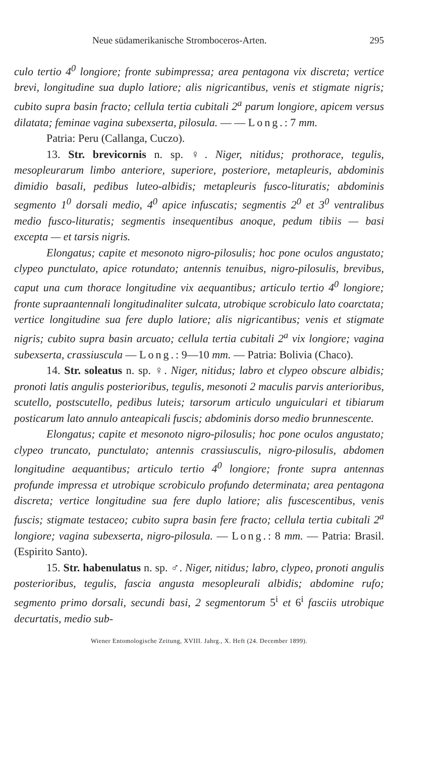Neue südamerikanische Stromboceros-Arten. 295
culo tertio 4<sup>0</sup> longiore; fronte subimpressa; area pentagona vix discreta; vertice brevi, longitudine sua duplo latiore; alis nigricantibus, venis et stigmate nigris; cubito supra basin fracto; cellula tertia cubitali 2<sup>a</sup> parum longiore, apicem versus dilatata; feminae vagina subexserta, pilosula. — — Long.: 7 mm.
Patria: Peru (Callanga, Cuczo).
13. Str. brevicornis n. sp. ♀. Niger, nitidus; prothorace, tegulis, mesopleurarum limbo anteriore, superiore, posteriore, metapleuris, abdominis dimidio basali, pedibus luteo-albidis; metapleuris fusco-lituratis; abdominis segmento 1<sup>0</sup> dorsali medio, 4<sup>0</sup> apice infuscatis; segmentis 2<sup>0</sup> et 3<sup>0</sup> ventralibus medio fusco-lituratis; segmentis insequentibus anoque, pedum tibiis — basi excepta — et tarsis nigris.
Elongatus; capite et mesonoto nigro-pilosulis; hoc pone oculos angustato; clypeo punctulato, apice rotundato; antennis tenuibus, nigro-pilosulis, brevibus, caput una cum thorace longitudine vix aequantibus; articulo tertio 4<sup>0</sup> longiore; fronte supraantennali longitudinaliter sulcata, utrobique scrobiculo lato coarctata; vertice longitudine sua fere duplo latiore; alis nigricantibus; venis et stigmate nigris; cubito supra basin arcuato; cellula tertia cubitali 2<sup>a</sup> vix longiore; vagina subexserta, crassiuscula — Long.: 9—10 mm. — Patria: Bolivia (Chaco).
14. Str. soleatus n. sp. ♀. Niger, nitidus; labro et clypeo obscure albidis; pronoti latis angulis posterioribus, tegulis, mesonoti 2 maculis parvis anterioribus, scutello, postscutello, pedibus luteis; tarsorum articulo unguiculari et tibiarum posticarum lato annulo anteapicali fuscis; abdominis dorso medio brunnescente.
Elongatus; capite et mesonoto nigro-pilosulis; hoc pone oculos angustato; clypeo truncato, punctulato; antennis crassiusculis, nigro-pilosulis, abdomen longitudine aequantibus; articulo tertio 4<sup>0</sup> longiore; fronte supra antennas profunde impressa et utrobique scrobiculo profundo determinata; area pentagona discreta; vertice longitudine sua fere duplo latiore; alis fuscescentibus, venis fuscis; stigmate testaceo; cubito supra basin fere fracto; cellula tertia cubitali 2<sup>a</sup> longiore; vagina subexserta, nigro-pilosula. — Long.: 8 mm. — Patria: Brasil. (Espirito Santo).
15. Str. habenulatus n. sp. ♂. Niger, nitidus; labro, clypeo, pronoti angulis posterioribus, tegulis, fascia angusta mesopleurali albidis; abdomine rufo; segmento primo dorsali, secundi basi, 2 segmentorum 5<sup>i</sup> et 6<sup>i</sup> fasciis utrobique decurtatis, medio sub-
Wiener Entomologische Zeitung, XVIII. Jahrg., X. Heft (24. December 1899).